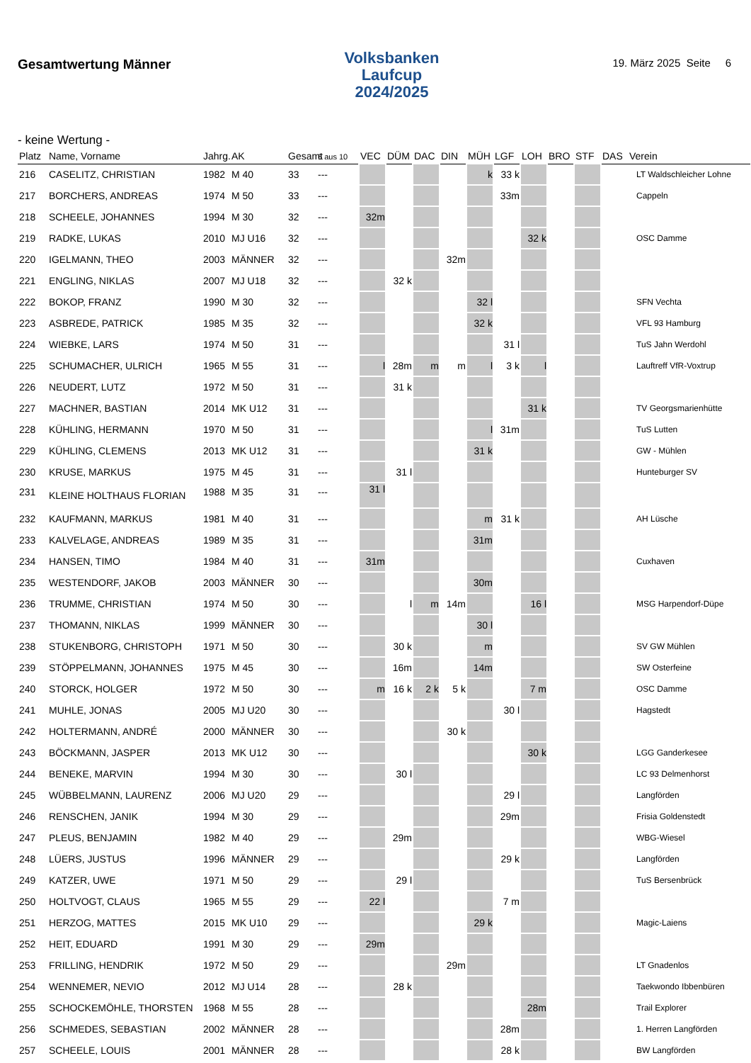Gesamtwertung Männer
Volksbanken
Laufcup
2024/2025
19. März 2025 Seite 6
- keine Wertung -
| Platz | Name, Vorname | Jahrg. | AK | Gesamt | 6 aus 10 | VEC | DÜM | DAC | DIN | MÜH | LGF | LOH | BRO | STF | DAS | Verein |
| --- | --- | --- | --- | --- | --- | --- | --- | --- | --- | --- | --- | --- | --- | --- | --- | --- |
| 216 | CASELITZ, CHRISTIAN | 1982 | M 40 | 33 | --- | | | | | k | 33 k | | | | | LT Waldschleicher Lohne |
| 217 | BORCHERS, ANDREAS | 1974 | M 50 | 33 | --- | | | | | | 33m | | | | | Cappeln |
| 218 | SCHEELE, JOHANNES | 1994 | M 30 | 32 | --- | 32m | | | | | | | | | | |
| 219 | RADKE, LUKAS | 2010 | MJ U16 | 32 | --- | | | | | | | 32 k | | | | OSC Damme |
| 220 | IGELMANN, THEO | 2003 | MÄNNER | 32 | --- | | | | 32m | | | | | | | |
| 221 | ENGLING, NIKLAS | 2007 | MJ U18 | 32 | --- | | 32 k | | | | | | | | | |
| 222 | BOKOP, FRANZ | 1990 | M 30 | 32 | --- | | | | | 32 l | | | | | | SFN Vechta |
| 223 | ASBREDE, PATRICK | 1985 | M 35 | 32 | --- | | | | | 32 k | | | | | | VFL 93 Hamburg |
| 224 | WIEBKE, LARS | 1974 | M 50 | 31 | --- | | | | | | 31 l | | | | | TuS Jahn Werdohl |
| 225 | SCHUMACHER, ULRICH | 1965 | M 55 | 31 | --- | l | 28m | m | m | l | 3 k | l | | | | Lauftreff VfR-Voxtrup |
| 226 | NEUDERT, LUTZ | 1972 | M 50 | 31 | --- | | 31 k | | | | | | | | | |
| 227 | MACHNER, BASTIAN | 2014 | MK U12 | 31 | --- | | | | | | | 31 k | | | | TV Georgsmarienhütte |
| 228 | KÜHLING, HERMANN | 1970 | M 50 | 31 | --- | | | | | l | 31m | | | | | TuS Lutten |
| 229 | KÜHLING, CLEMENS | 2013 | MK U12 | 31 | --- | | | | | 31 k | | | | | | GW - Mühlen |
| 230 | KRUSE, MARKUS | 1975 | M 45 | 31 | --- | | 31 l | | | | | | | | | Hunteburger SV |
| 231 | KLEINE HOLTHAUS FLORIAN | 1988 | M 35 | 31 | --- | 31 l | | | | | | | | | | |
| 232 | KAUFMANN, MARKUS | 1981 | M 40 | 31 | --- | | | | | m | 31 k | | | | | AH Lüsche |
| 233 | KALVELAGE, ANDREAS | 1989 | M 35 | 31 | --- | | | | | 31m | | | | | | |
| 234 | HANSEN, TIMO | 1984 | M 40 | 31 | --- | 31m | | | | | | | | | | Cuxhaven |
| 235 | WESTENDORF, JAKOB | 2003 | MÄNNER | 30 | --- | | | | | 30m | | | | | | |
| 236 | TRUMME, CHRISTIAN | 1974 | M 50 | 30 | --- | | l | m | 14m | | | 16 l | | | | MSG Harpendorf-Düpe |
| 237 | THOMANN, NIKLAS | 1999 | MÄNNER | 30 | --- | | | | | 30 l | | | | | | |
| 238 | STUKENBORG, CHRISTOPH | 1971 | M 50 | 30 | --- | | 30 k | | | m | | | | | | SV GW Mühlen |
| 239 | STÖPPELMANN, JOHANNES | 1975 | M 45 | 30 | --- | | 16m | | | 14m | | | | | | SW Osterfeine |
| 240 | STORCK, HOLGER | 1972 | M 50 | 30 | --- | m | 16 k | 2 k | 5 k | | | 7 m | | | | OSC Damme |
| 241 | MUHLE, JONAS | 2005 | MJ U20 | 30 | --- | | | | | | 30 l | | | | | Hagstedt |
| 242 | HOLTERMANN, ANDRÉ | 2000 | MÄNNER | 30 | --- | | | | 30 k | | | | | | | |
| 243 | BÖCKMANN, JASPER | 2013 | MK U12 | 30 | --- | | | | | | | 30 k | | | | LGG Ganderkesee |
| 244 | BENEKE, MARVIN | 1994 | M 30 | 30 | --- | | 30 l | | | | | | | | | LC 93 Delmenhorst |
| 245 | WÜBBELMANN, LAURENZ | 2006 | MJ U20 | 29 | --- | | | | | | 29 l | | | | | Langförden |
| 246 | RENSCHEN, JANIK | 1994 | M 30 | 29 | --- | | | | | | 29m | | | | | Frisia Goldenstedt |
| 247 | PLEUS, BENJAMIN | 1982 | M 40 | 29 | --- | | 29m | | | | | | | | | WBG-Wiesel |
| 248 | LÜERS, JUSTUS | 1996 | MÄNNER | 29 | --- | | | | | | 29 k | | | | | Langförden |
| 249 | KATZER, UWE | 1971 | M 50 | 29 | --- | | 29 l | | | | | | | | | TuS Bersenbrück |
| 250 | HOLTVOGT, CLAUS | 1965 | M 55 | 29 | --- | 22 l | | | | | 7 m | | | | | |
| 251 | HERZOG, MATTES | 2015 | MK U10 | 29 | --- | | | | | 29 k | | | | | | Magic-Laiens |
| 252 | HEIT, EDUARD | 1991 | M 30 | 29 | --- | 29m | | | | | | | | | | |
| 253 | FRILLING, HENDRIK | 1972 | M 50 | 29 | --- | | | | 29m | | | | | | | LT Gnadenlos |
| 254 | WENNEMER, NEVIO | 2012 | MJ U14 | 28 | --- | | 28 k | | | | | | | | | Taekwondo Ibbenbüren |
| 255 | SCHOCKEMÖHLE, THORSTEN | 1968 | M 55 | 28 | --- | | | | | | | 28m | | | | Trail Explorer |
| 256 | SCHMEDES, SEBASTIAN | 2002 | MÄNNER | 28 | --- | | | | | | 28m | | | | | 1. Herren Langförden |
| 257 | SCHEELE, LOUIS | 2001 | MÄNNER | 28 | --- | | | | | | 28 k | | | | | BW Langförden |